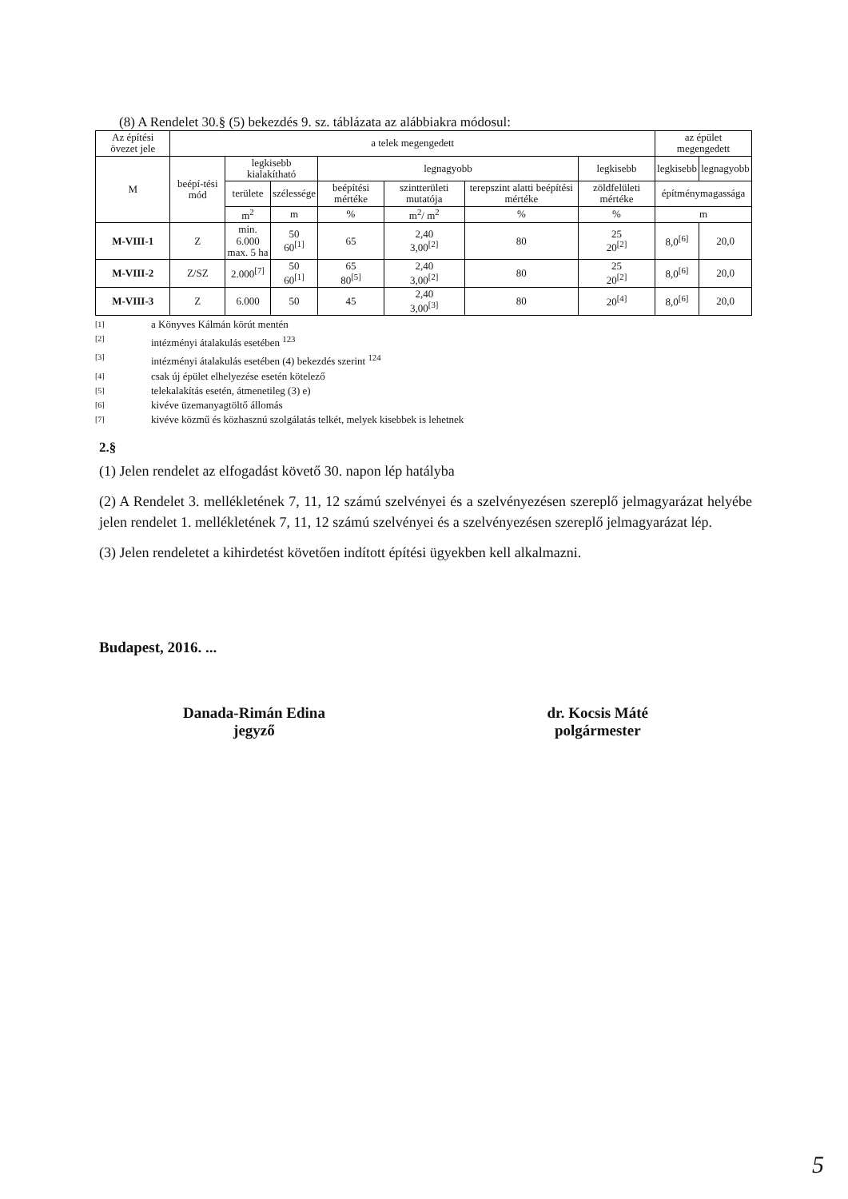(8) A Rendelet 30.§ (5) bekezdés 9. sz. táblázata az alábbiakra módosul:
| Az építési övezet jele | a telek megengedett | | | | | | | az épület megengedett | |
| M | beépí-tési mód | legkisebb kialakítható | | legnagyobb | | | legkisebb | legkisebb | legnagyobb |
| | | területe | szélessége | beépítési mértéke | szintterületi mutatója | terepszint alatti beépítési mértéke | zöldfelületi mértéke | építménymagassága | |
| | | m<sup>2</sup> | m | % | m<sup>2</sup>/ m<sup>2</sup> | % | % | m | |
| M-VIII-1 | Z | min. 6.000 max. 5 ha | 50 60<sup>[1]</sup> | 65 | 2,40 3,00<sup>[2]</sup> | 80 | 25 20<sup>[2]</sup> | 8,0<sup>[6]</sup> | 20,0 |
| M-VIII-2 | Z/SZ | 2.000<sup>[7]</sup> | 50 60<sup>[1]</sup> | 65 80<sup>[5]</sup> | 2,40 3,00<sup>[2]</sup> | 80 | 25 20<sup>[2]</sup> | 8,0<sup>[6]</sup> | 20,0 |
| M-VIII-3 | Z | 6.000 | 50 | 45 | 2,40 3,00<sup>[3]</sup> | 80 | 20<sup>[4]</sup> | 8,0<sup>[6]</sup> | 20,0 |
[1] a Könyves Kálmán körút mentén
[2] intézményi átalakulás esetében <sup>123</sup>
[3] intézményi átalakulás esetében (4) bekezdés szerint <sup>124</sup>
[4] csak új épület elhelyezése esetén kötelező
[5] telekalakítás esetén, átmenetileg (3) e)
[6] kivéve üzemanyagtöltő állomás
[7] kivéve közmű és közhasznú szolgálatás telkét, melyek kisebbek is lehetnek
2.§
(1) Jelen rendelet az elfogadást követő 30. napon lép hatályba
(2) A Rendelet 3. mellékletének 7, 11, 12 számú szelvényei és a szelvényezésen szereplő jelmagyarázat helyébe jelen rendelet 1. mellékletének 7, 11, 12 számú szelvényei és a szelvényezésen szereplő jelmagyarázat lép.
(3) Jelen rendeletet a kihirdetést követően indított építési ügyekben kell alkalmazni.
Budapest, 2016. ...
Danada-Rimán Edina
jegyző
dr. Kocsis Máté
polgármester
5